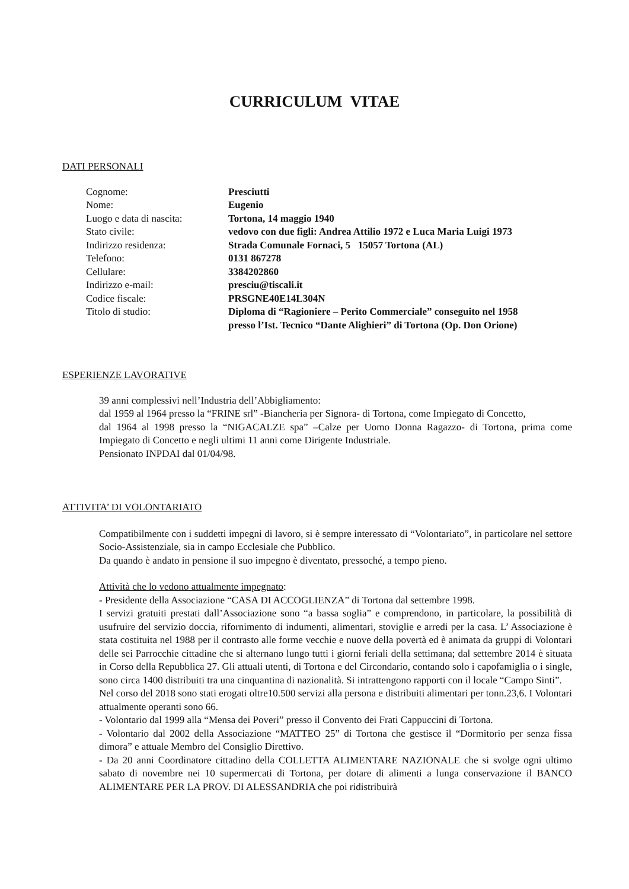CURRICULUM VITAE
DATI PERSONALI
| Cognome: | Presciutti |
| Nome: | Eugenio |
| Luogo e data di nascita: | Tortona, 14 maggio 1940 |
| Stato civile: | vedovo con due figli: Andrea Attilio 1972 e Luca Maria Luigi 1973 |
| Indirizzo residenza: | Strada Comunale Fornaci, 5 15057 Tortona (AL) |
| Telefono: | 0131 867278 |
| Cellulare: | 3384202860 |
| Indirizzo e-mail: | presciu@tiscali.it |
| Codice fiscale: | PRSGNE40E14L304N |
| Titolo di studio: | Diploma di “Ragioniere – Perito Commerciale” conseguito nel 1958 presso l’Ist. Tecnico “Dante Alighieri” di Tortona (Op. Don Orione) |
ESPERIENZE LAVORATIVE
39 anni complessivi nell’Industria dell’Abbigliamento:
dal 1959 al 1964 presso la “FRINE srl” -Biancheria per Signora- di Tortona, come Impiegato di Concetto,
dal 1964 al 1998 presso la “NIGACALZE spa” –Calze per Uomo Donna Ragazzo- di Tortona, prima come Impiegato di Concetto e negli ultimi 11 anni come Dirigente Industriale.
Pensionato INPDAI dal 01/04/98.
ATTIVITA’ DI VOLONTARIATO
Compatibilmente con i suddetti impegni di lavoro, si è sempre interessato di “Volontariato”, in particolare nel settore Socio-Assistenziale, sia in campo Ecclesiale che Pubblico.
Da quando è andato in pensione il suo impegno è diventato, pressoché, a tempo pieno.
Attività che lo vedono attualmente impegnato:
- Presidente della Associazione “CASA DI ACCOGLIENZA” di Tortona dal settembre 1998.
I servizi gratuiti prestati dall’Associazione sono “a bassa soglia” e comprendono, in particolare, la possibilità di usufruire del servizio doccia, rifornimento di indumenti, alimentari, stoviglie e arredi per la casa. L’ Associazione è stata costituita nel 1988 per il contrasto alle forme vecchie e nuove della povertà ed è animata da gruppi di Volontari delle sei Parrocchie cittadine che si alternano lungo tutti i giorni feriali della settimana; dal settembre 2014 è situata in Corso della Repubblica 27. Gli attuali utenti, di Tortona e del Circondario, contando solo i capofamiglia o i single, sono circa 1400 distribuiti tra una cinquantina di nazionalità. Si intrattengono rapporti con il locale “Campo Sinti”.
Nel corso del 2018 sono stati erogati oltre10.500 servizi alla persona e distribuiti alimentari per tonn.23,6. I Volontari attualmente operanti sono 66.
- Volontario dal 1999 alla “Mensa dei Poveri” presso il Convento dei Frati Cappuccini di Tortona.
- Volontario dal 2002 della Associazione “MATTEO 25” di Tortona che gestisce il “Dormitorio per senza fissa dimora” e attuale Membro del Consiglio Direttivo.
- Da 20 anni Coordinatore cittadino della COLLETTA ALIMENTARE NAZIONALE che si svolge ogni ultimo sabato di novembre nei 10 supermercati di Tortona, per dotare di alimenti a lunga conservazione il BANCO ALIMENTARE PER LA PROV. DI ALESSANDRIA che poi ridistribuirà